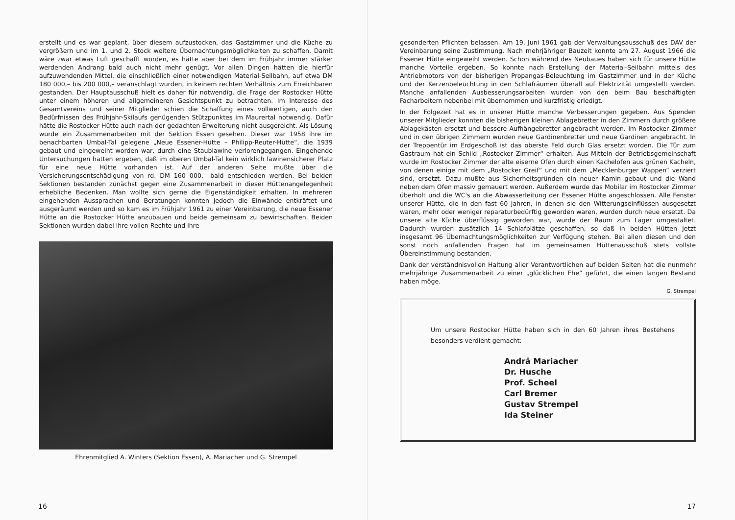erstellt und es war geplant, über diesem aufzustocken, das Gastzimmer und die Küche zu vergrößern und im 1. und 2. Stock weitere Übernachtungsmöglichkeiten zu schaffen. Damit wäre zwar etwas Luft geschafft worden, es hätte aber bei dem im Frühjahr immer stärker werdenden Andrang bald auch nicht mehr genügt. Vor allen Dingen hätten die hierfür aufzuwendenden Mittel, die einschließlich einer notwendigen Material-Seilbahn, auf etwa DM 180 000,– bis 200 000,– veranschlagt wurden, in keinem rechten Verhältnis zum Erreichbaren gestanden. Der Hauptausschuß hielt es daher für notwendig, die Frage der Rostocker Hütte unter einem höheren und allgemeineren Gesichtspunkt zu betrachten. Im Interesse des Gesamtvereins und seiner Mitglieder schien die Schaffung eines vollwertigen, auch den Bedürfnissen des Frühjahr-Skilaufs genügenden Stützpunktes im Maurertal notwendig. Dafür hätte die Rostocker Hütte auch nach der gedachten Erweiterung nicht ausgereicht. Als Lösung wurde ein Zusammenarbeiten mit der Sektion Essen gesehen. Dieser war 1958 ihre im benachbarten Umbal-Tal gelegene „Neue Essener-Hütte – Philipp-Reuter-Hütte“, die 1939 gebaut und eingeweiht worden war, durch eine Staublawine verlorengegangen. Eingehende Untersuchungen hatten ergeben, daß im oberen Umbal-Tal kein wirklich lawinensicherer Platz für eine neue Hütte vorhanden ist. Auf der anderen Seite mußte über die Versicherungsentschädigung von rd. DM 160 000,– bald entschieden werden. Bei beiden Sektionen bestanden zunächst gegen eine Zusammenarbeit in dieser Hüttenangelegenheit erhebliche Bedenken. Man wollte sich gerne die Eigenständigkeit erhalten. In mehreren eingehenden Aussprachen und Beratungen konnten jedoch die Einwände entkräftet und ausgeräumt werden und so kam es im Frühjahr 1961 zu einer Vereinbarung, die neue Essener Hütte an die Rostocker Hütte anzubauen und beide gemeinsam zu bewirtschaften. Beiden Sektionen wurden dabei ihre vollen Rechte und ihre
Ehrenmitglied A. Winters (Sektion Essen), A. Mariacher und G. Strempel
16
gesonderten Pflichten belassen. Am 19. Juni 1961 gab der Verwaltungsausschuß des DAV der Vereinbarung seine Zustimmung. Nach mehrjähriger Bauzeit konnte am 27. August 1966 die Essener Hütte eingeweiht werden. Schon während des Neubaues haben sich für unsere Hütte manche Vorteile ergeben. So konnte nach Erstellung der Material-Seilbahn mittels des Antriebmotors von der bisherigen Propangas-Beleuchtung im Gastzimmer und in der Küche und der Kerzenbeleuchtung in den Schlafräumen überall auf Elektrizität umgestellt werden. Manche anfallenden Ausbesserungsarbeiten wurden von den beim Bau beschäftigten Facharbeitern nebenbei mit übernommen und kurzfristig erledigt.
In der Folgezeit hat es in unserer Hütte manche Verbesserungen gegeben. Aus Spenden unserer Mitglieder konnten die bisherigen kleinen Ablagebretter in den Zimmern durch größere Ablagekästen ersetzt und bessere Aufhängebretter angebracht werden. Im Rostocker Zimmer und in den übrigen Zimmern wurden neue Gardinenbretter und neue Gardinen angebracht. In der Treppentür im Erdgeschoß ist das oberste Feld durch Glas ersetzt worden. Die Tür zum Gastraum hat ein Schild „Rostocker Zimmer“ erhalten. Aus Mitteln der Betriebsgemeinschaft wurde im Rostocker Zimmer der alte eiserne Ofen durch einen Kachelofen aus grünen Kacheln, von denen einige mit dem „Rostocker Greif“ und mit dem „Mecklenburger Wappen“ verziert sind, ersetzt. Dazu mußte aus Sicherheitsgründen ein neuer Kamin gebaut und die Wand neben dem Ofen massiv gemauert werden. Außerdem wurde das Mobilar im Rostocker Zimmer überholt und die WC's an die Abwasserleitung der Essener Hütte angeschlossen. Alle Fenster unserer Hütte, die in den fast 60 Jahren, in denen sie den Witterungseinflüssen ausgesetzt waren, mehr oder weniger reparaturbedürftig geworden waren, wurden durch neue ersetzt. Da unsere alte Küche überflüssig geworden war, wurde der Raum zum Lager umgestaltet. Dadurch wurden zusätzlich 14 Schlafplätze geschaffen, so daß in beiden Hütten jetzt insgesamt 96 Übernachtungsmöglichkeiten zur Verfügung stehen. Bei allen diesen und den sonst noch anfallenden Fragen hat im gemeinsamen Hüttenausschuß stets vollste Übereinstimmung bestanden.
Dank der verständnisvollen Haltung aller Verantwortlichen auf beiden Seiten hat die nunmehr mehrjährige Zusammenarbeit zu einer „glücklichen Ehe“ geführt, die einen langen Bestand haben möge.
G. Strempel
Um unsere Rostocker Hütte haben sich in den 60 Jahren ihres Bestehens besonders verdient gemacht:
Andrä Mariacher
Dr. Husche
Prof. Scheel
Carl Bremer
Gustav Strempel
Ida Steiner
17